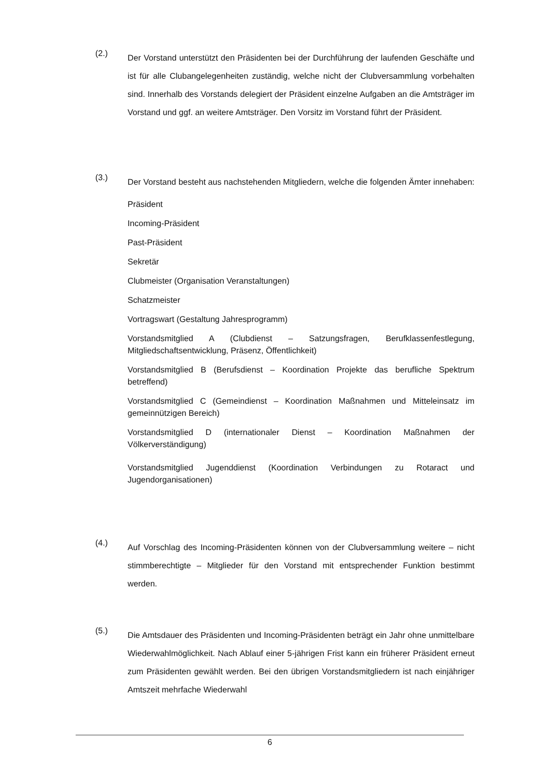(2.)
Der Vorstand unterstützt den Präsidenten bei der Durchführung der laufenden Geschäfte und ist für alle Clubangelegenheiten zuständig, welche nicht der Clubversammlung vorbehalten sind. Innerhalb des Vorstands delegiert der Präsident einzelne Aufgaben an die Amtsträger im Vorstand und ggf. an weitere Amtsträger. Den Vorsitz im Vorstand führt der Präsident.
(3.)
Der Vorstand besteht aus nachstehenden Mitgliedern, welche die folgenden Ämter innehaben:
Präsident
Incoming-Präsident
Past-Präsident
Sekretär
Clubmeister (Organisation Veranstaltungen)
Schatzmeister
Vortragswart (Gestaltung Jahresprogramm)
Vorstandsmitglied A (Clubdienst – Satzungsfragen, Berufklassenfestlegung, Mitgliedschaftsentwicklung, Präsenz, Öffentlichkeit)
Vorstandsmitglied B (Berufsdienst – Koordination Projekte das berufliche Spektrum betreffend)
Vorstandsmitglied C (Gemeindienst – Koordination Maßnahmen und Mitteleinsatz im gemeinnützigen Bereich)
Vorstandsmitglied D (internationaler Dienst – Koordination Maßnahmen der Völkerverständigung)
Vorstandsmitglied Jugenddienst (Koordination Verbindungen zu Rotaract und Jugendorganisationen)
(4.)
Auf Vorschlag des Incoming-Präsidenten können von der Clubversammlung weitere – nicht stimmberechtigte – Mitglieder für den Vorstand mit entsprechender Funktion bestimmt werden.
(5.)
Die Amtsdauer des Präsidenten und Incoming-Präsidenten beträgt ein Jahr ohne unmittelbare Wiederwahlmöglichkeit. Nach Ablauf einer 5-jährigen Frist kann ein früherer Präsident erneut zum Präsidenten gewählt werden. Bei den übrigen Vorstandsmitgliedern ist nach einjähriger Amtszeit mehrfache Wiederwahl
6